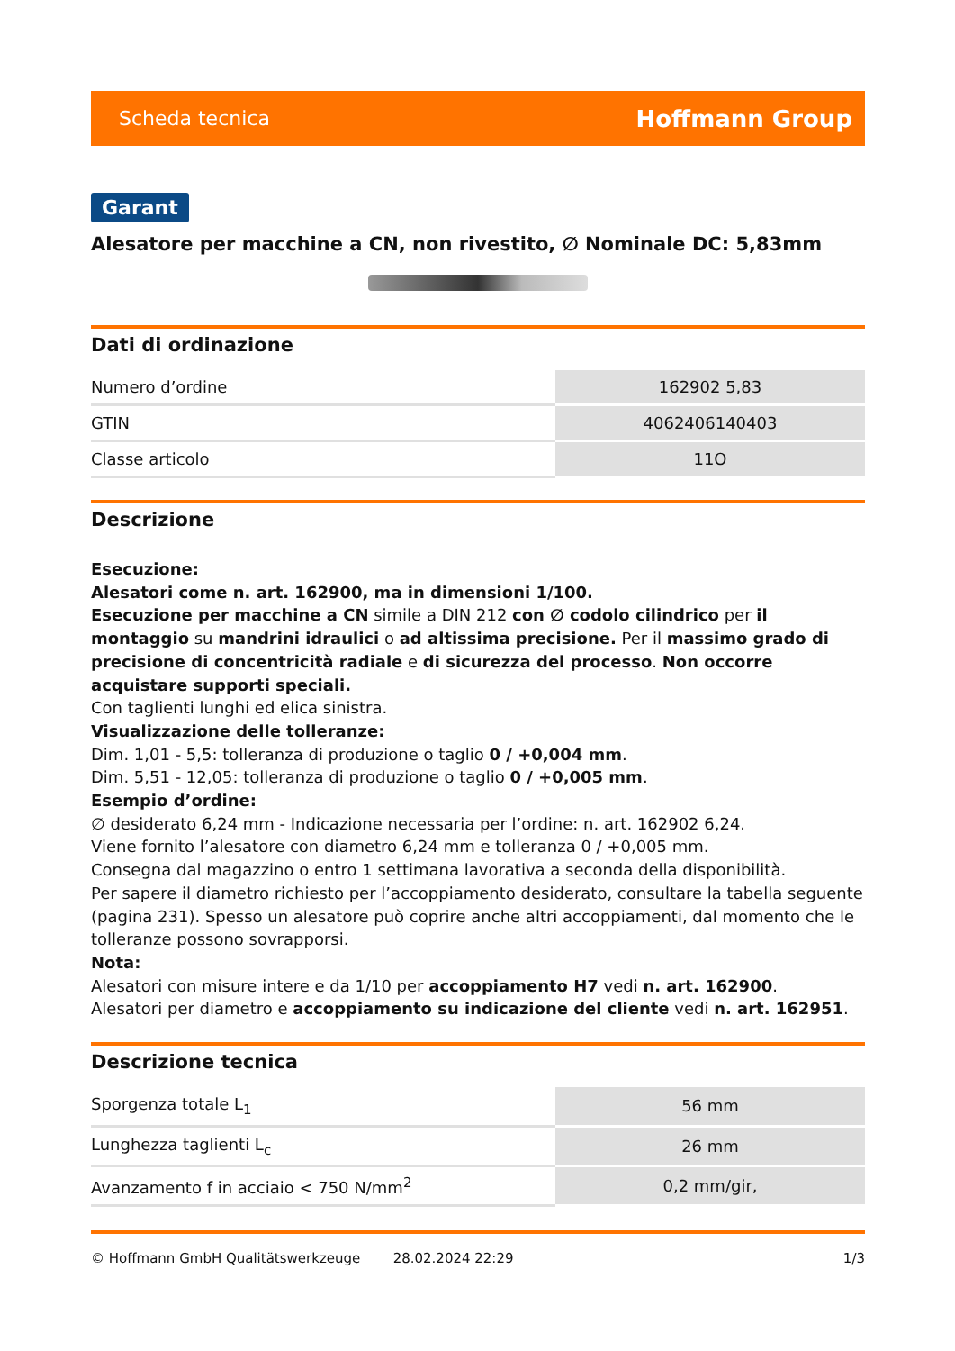Scheda tecnica Hoffmann Group
Garant
Alesatore per macchine a CN, non rivestito, ∅ Nominale DC: 5,83mm
Dati di ordinazione
| Numero d’ordine | 162902 5,83 |
| GTIN | 4062406140403 |
| Classe articolo | 11O |
Descrizione
Esecuzione:
Alesatori come n. art. 162900, ma in dimensioni 1/100.
Esecuzione per macchine a CN simile a DIN 212 con ∅ codolo cilindrico per il montaggio su mandrini idraulici o ad altissima precisione. Per il massimo grado di precisione di concentricità radiale e di sicurezza del processo. Non occorre acquistare supporti speciali.
Con taglienti lunghi ed elica sinistra.
Visualizzazione delle tolleranze:
Dim. 1,01 - 5,5: tolleranza di produzione o taglio 0 / +0,004 mm.
Dim. 5,51 - 12,05: tolleranza di produzione o taglio 0 / +0,005 mm.
Esempio d’ordine:
∅ desiderato 6,24 mm - Indicazione necessaria per l’ordine: n. art. 162902 6,24.
Viene fornito l’alesatore con diametro 6,24 mm e tolleranza 0 / +0,005 mm.
Consegna dal magazzino o entro 1 settimana lavorativa a seconda della disponibilità.
Per sapere il diametro richiesto per l’accoppiamento desiderato, consultare la tabella seguente (pagina 231). Spesso un alesatore può coprire anche altri accoppiamenti, dal momento che le tolleranze possono sovrapporsi.
Nota:
Alesatori con misure intere e da 1/10 per accoppiamento H7 vedi n. art. 162900.
Alesatori per diametro e accoppiamento su indicazione del cliente vedi n. art. 162951.
Descrizione tecnica
| Sporgenza totale L<sub>1</sub> | 56 mm |
| Lunghezza taglienti L<sub>c</sub> | 26 mm |
| Avanzamento f in acciaio < 750 N/mm<sup>2</sup> | 0,2 mm/gir, |
© Hoffmann GmbH Qualitätswerkzeuge 28.02.2024 22:29 1/3